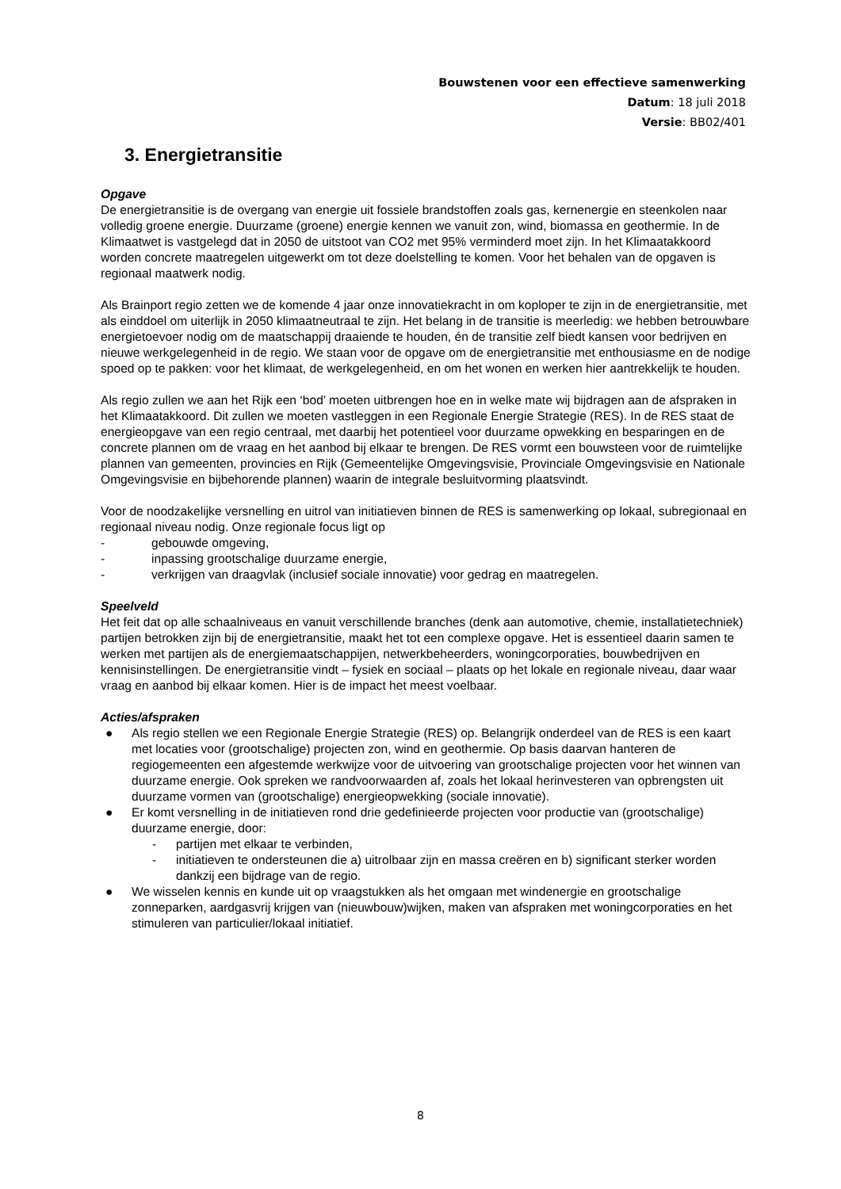Bouwstenen voor een effectieve samenwerking
Datum: 18 juli 2018
Versie: BB02/401
3. Energietransitie
Opgave
De energietransitie is de overgang van energie uit fossiele brandstoffen zoals gas, kernenergie en steenkolen naar volledig groene energie. Duurzame (groene) energie kennen we vanuit zon, wind, biomassa en geothermie. In de Klimaatwet is vastgelegd dat in 2050 de uitstoot van CO2 met 95% verminderd moet zijn. In het Klimaatakkoord worden concrete maatregelen uitgewerkt om tot deze doelstelling te komen. Voor het behalen van de opgaven is regionaal maatwerk nodig.
Als Brainport regio zetten we de komende 4 jaar onze innovatiekracht in om koploper te zijn in de energietransitie, met als einddoel om uiterlijk in 2050 klimaatneutraal te zijn. Het belang in de transitie is meerledig: we hebben betrouwbare energietoevoer nodig om de maatschappij draaiende te houden, én de transitie zelf biedt kansen voor bedrijven en nieuwe werkgelegenheid in de regio. We staan voor de opgave om de energietransitie met enthousiasme en de nodige spoed op te pakken: voor het klimaat, de werkgelegenheid, en om het wonen en werken hier aantrekkelijk te houden.
Als regio zullen we aan het Rijk een ‘bod’ moeten uitbrengen hoe en in welke mate wij bijdragen aan de afspraken in het Klimaatakkoord. Dit zullen we moeten vastleggen in een Regionale Energie Strategie (RES). In de RES staat de energieopgave van een regio centraal, met daarbij het potentieel voor duurzame opwekking en besparingen en de concrete plannen om de vraag en het aanbod bij elkaar te brengen. De RES vormt een bouwsteen voor de ruimtelijke plannen van gemeenten, provincies en Rijk (Gemeentelijke Omgevingsvisie, Provinciale Omgevingsvisie en Nationale Omgevingsvisie en bijbehorende plannen) waarin de integrale besluitvorming plaatsvindt.
Voor de noodzakelijke versnelling en uitrol van initiatieven binnen de RES is samenwerking op lokaal, subregionaal en regionaal niveau nodig. Onze regionale focus ligt op
- gebouwde omgeving,
- inpassing grootschalige duurzame energie,
- verkrijgen van draagvlak (inclusief sociale innovatie) voor gedrag en maatregelen.
Speelveld
Het feit dat op alle schaalniveaus en vanuit verschillende branches (denk aan automotive, chemie, installatietechniek) partijen betrokken zijn bij de energietransitie, maakt het tot een complexe opgave. Het is essentieel daarin samen te werken met partijen als de energiemaatschappijen, netwerkbeheerders, woningcorporaties, bouwbedrijven en kennisinstellingen. De energietransitie vindt – fysiek en sociaal – plaats op het lokale en regionale niveau, daar waar vraag en aanbod bij elkaar komen. Hier is de impact het meest voelbaar.
Acties/afspraken
● Als regio stellen we een Regionale Energie Strategie (RES) op. Belangrijk onderdeel van de RES is een kaart met locaties voor (grootschalige) projecten zon, wind en geothermie. Op basis daarvan hanteren de regiogemeenten een afgestemde werkwijze voor de uitvoering van grootschalige projecten voor het winnen van duurzame energie. Ook spreken we randvoorwaarden af, zoals het lokaal herinvesteren van opbrengsten uit duurzame vormen van (grootschalige) energieopwekking (sociale innovatie).
● Er komt versnelling in de initiatieven rond drie gedefinieerde projecten voor productie van (grootschalige) duurzame energie, door:
- partijen met elkaar te verbinden,
- initiatieven te ondersteunen die a) uitrolbaar zijn en massa creëren en b) significant sterker worden dankzij een bijdrage van de regio.
● We wisselen kennis en kunde uit op vraagstukken als het omgaan met windenergie en grootschalige zonneparken, aardgasvrij krijgen van (nieuwbouw)wijken, maken van afspraken met woningcorporaties en het stimuleren van particulier/lokaal initiatief.
8